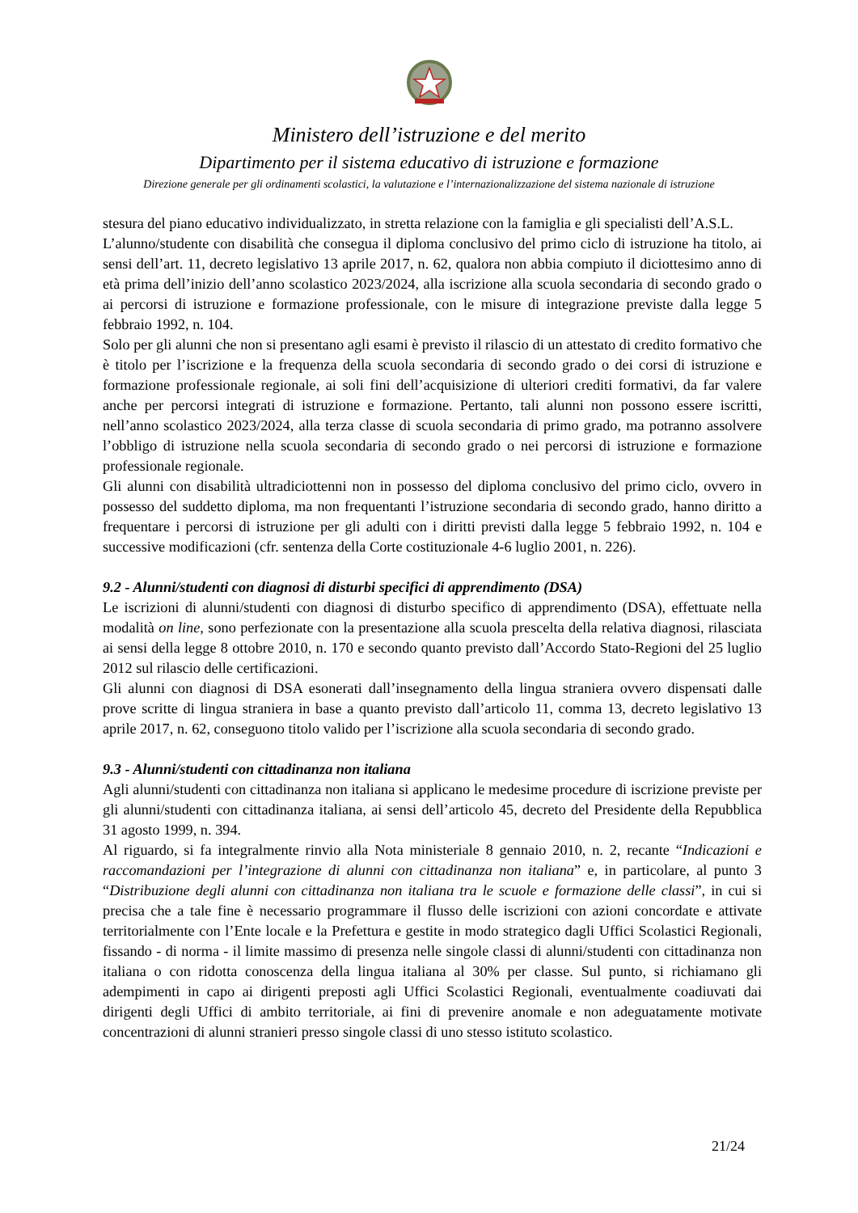Ministero dell’istruzione e del merito
Dipartimento per il sistema educativo di istruzione e formazione
Direzione generale per gli ordinamenti scolastici, la valutazione e l’internazionalizzazione del sistema nazionale di istruzione
stesura del piano educativo individualizzato, in stretta relazione con la famiglia e gli specialisti dell’A.S.L.
L’alunno/studente con disabilità che consegua il diploma conclusivo del primo ciclo di istruzione ha titolo, ai sensi dell’art. 11, decreto legislativo 13 aprile 2017, n. 62, qualora non abbia compiuto il diciottesimo anno di età prima dell’inizio dell’anno scolastico 2023/2024, alla iscrizione alla scuola secondaria di secondo grado o ai percorsi di istruzione e formazione professionale, con le misure di integrazione previste dalla legge 5 febbraio 1992, n. 104.
Solo per gli alunni che non si presentano agli esami è previsto il rilascio di un attestato di credito formativo che è titolo per l’iscrizione e la frequenza della scuola secondaria di secondo grado o dei corsi di istruzione e formazione professionale regionale, ai soli fini dell’acquisizione di ulteriori crediti formativi, da far valere anche per percorsi integrati di istruzione e formazione. Pertanto, tali alunni non possono essere iscritti, nell’anno scolastico 2023/2024, alla terza classe di scuola secondaria di primo grado, ma potranno assolvere l’obbligo di istruzione nella scuola secondaria di secondo grado o nei percorsi di istruzione e formazione professionale regionale.
Gli alunni con disabilità ultradiciottenni non in possesso del diploma conclusivo del primo ciclo, ovvero in possesso del suddetto diploma, ma non frequentanti l’istruzione secondaria di secondo grado, hanno diritto a frequentare i percorsi di istruzione per gli adulti con i diritti previsti dalla legge 5 febbraio 1992, n. 104 e successive modificazioni (cfr. sentenza della Corte costituzionale 4-6 luglio 2001, n. 226).
9.2 - Alunni/studenti con diagnosi di disturbi specifici di apprendimento (DSA)
Le iscrizioni di alunni/studenti con diagnosi di disturbo specifico di apprendimento (DSA), effettuate nella modalità on line, sono perfezionate con la presentazione alla scuola prescelta della relativa diagnosi, rilasciata ai sensi della legge 8 ottobre 2010, n. 170 e secondo quanto previsto dall’Accordo Stato-Regioni del 25 luglio 2012 sul rilascio delle certificazioni.
Gli alunni con diagnosi di DSA esonerati dall’insegnamento della lingua straniera ovvero dispensati dalle prove scritte di lingua straniera in base a quanto previsto dall’articolo 11, comma 13, decreto legislativo 13 aprile 2017, n. 62, conseguono titolo valido per l’iscrizione alla scuola secondaria di secondo grado.
9.3 - Alunni/studenti con cittadinanza non italiana
Agli alunni/studenti con cittadinanza non italiana si applicano le medesime procedure di iscrizione previste per gli alunni/studenti con cittadinanza italiana, ai sensi dell’articolo 45, decreto del Presidente della Repubblica 31 agosto 1999, n. 394.
Al riguardo, si fa integralmente rinvio alla Nota ministeriale 8 gennaio 2010, n. 2, recante “Indicazioni e raccomandazioni per l’integrazione di alunni con cittadinanza non italiana” e, in particolare, al punto 3 “Distribuzione degli alunni con cittadinanza non italiana tra le scuole e formazione delle classi”, in cui si precisa che a tale fine è necessario programmare il flusso delle iscrizioni con azioni concordate e attivate territorialmente con l’Ente locale e la Prefettura e gestite in modo strategico dagli Uffici Scolastici Regionali, fissando - di norma - il limite massimo di presenza nelle singole classi di alunni/studenti con cittadinanza non italiana o con ridotta conoscenza della lingua italiana al 30% per classe. Sul punto, si richiamano gli adempimenti in capo ai dirigenti preposti agli Uffici Scolastici Regionali, eventualmente coadiuvati dai dirigenti degli Uffici di ambito territoriale, ai fini di prevenire anomale e non adeguatamente motivate concentrazioni di alunni stranieri presso singole classi di uno stesso istituto scolastico.
21/24